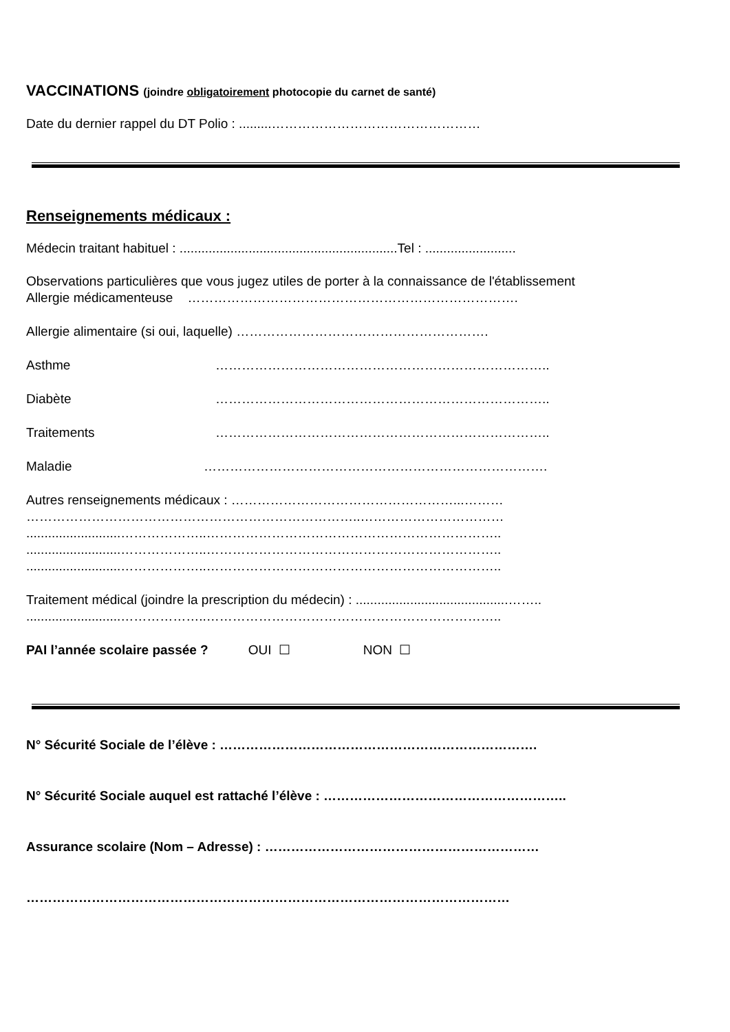VACCINATIONS (joindre obligatoirement photocopie du carnet de santé)
Date du dernier rappel du DT Polio : .........…………………………………………
Renseignements médicaux :
Médecin traitant habituel : ............................................................Tel : .........................
Observations particulières que vous jugez utiles de porter à la connaissance de l'établissement
Allergie médicamenteuse ………………………………………………………………….
Allergie alimentaire (si oui, laquelle) ………………………………………………….
Asthme …………………………………………………………………..
Diabète …………………………………………………………………..
Traitements …………………………………………………………………..
Maladie …………………………………………………………………….
Autres renseignements médicaux : ……………………………………………...………
…………………………………………………………………..……………………………
..........................………………..…………………………………………………………..
..........................………………..…………………………………………………………..
..........................………………..…………………………………………………………..
Traitement médical (joindre la prescription du médecin) : ..........................................……..
..........................………………..…………………………………………………………..
PAI l’année scolaire passée ? OUI ☐ NON ☐
N° Sécurité Sociale de l’élève : ……………………………………………………………….
N° Sécurité Sociale auquel est rattaché l’élève : ………………………………………………..
Assurance scolaire (Nom – Adresse) : ………………………………………………………
…………………………………………………………………………………………………